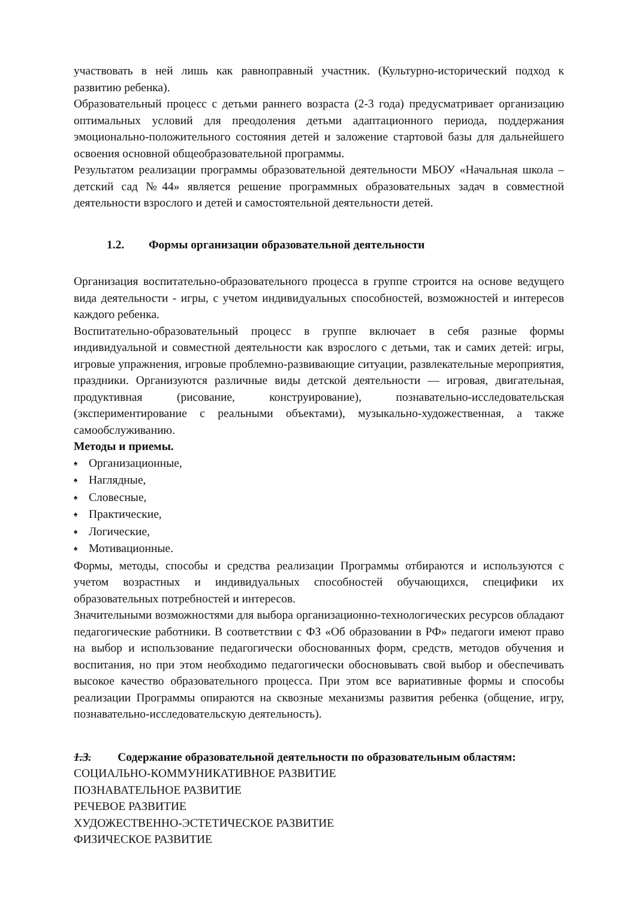участвовать в ней лишь как равноправный участник. (Культурно-исторический подход к развитию ребенка).
Образовательный процесс с детьми раннего возраста (2-3 года) предусматривает организацию оптимальных условий для преодоления детьми адаптационного периода, поддержания эмоционально-положительного состояния детей и заложение стартовой базы для дальнейшего освоения основной общеобразовательной программы.
Результатом реализации программы образовательной деятельности МБОУ «Начальная школа – детский сад №44» является решение программных образовательных задач в совместной деятельности взрослого и детей и самостоятельной деятельности детей.
1.2. Формы организации образовательной деятельности
Организация воспитательно-образовательного процесса в группе строится на основе ведущего вида деятельности - игры, с учетом индивидуальных способностей, возможностей и интересов каждого ребенка.
Воспитательно-образовательный процесс в группе включает в себя разные формы индивидуальной и совместной деятельности как взрослого с детьми, так и самих детей: игры, игровые упражнения, игровые проблемно-развивающие ситуации, развлекательные мероприятия, праздники. Организуются различные виды детской деятельности — игровая, двигательная, продуктивная (рисование, конструирование), познавательно-исследовательская (экспериментирование с реальными объектами), музыкально-художественная, а также самообслуживанию.
Методы и приемы.
♠ Организационные,
♠ Наглядные,
♠ Словесные,
♠ Практические,
♠ Логические,
♠ Мотивационные.
Формы, методы, способы и средства реализации Программы отбираются и используются с учетом возрастных и индивидуальных способностей обучающихся, специфики их образовательных потребностей и интересов.
Значительными возможностями для выбора организационно-технологических ресурсов обладают педагогические работники. В соответствии с ФЗ «Об образовании в РФ» педагоги имеют право на выбор и использование педагогически обоснованных форм, средств, методов обучения и воспитания, но при этом необходимо педагогически обосновывать свой выбор и обеспечивать высокое качество образовательного процесса. При этом все вариативные формы и способы реализации Программы опираются на сквозные механизмы развития ребенка (общение, игру, познавательно-исследовательскую деятельность).
1.3. Содержание образовательной деятельности по образовательным областям:
СОЦИАЛЬНО-КОММУНИКАТИВНОЕ РАЗВИТИЕ
ПОЗНАВАТЕЛЬНОЕ РАЗВИТИЕ
РЕЧЕВОЕ РАЗВИТИЕ
ХУДОЖЕСТВЕННО-ЭСТЕТИЧЕСКОЕ РАЗВИТИЕ
ФИЗИЧЕСКОЕ РАЗВИТИЕ